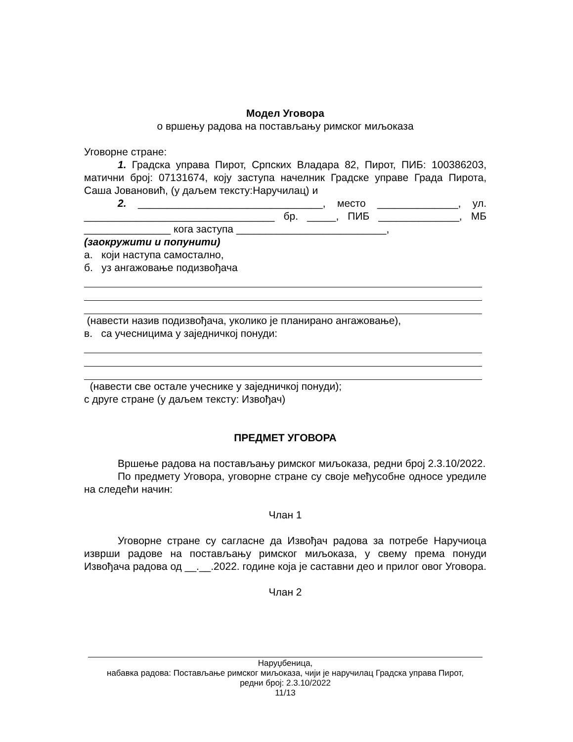Модел Уговора
о вршењу радова на постављању римског миљоказа
Уговорне стране:
1. Градска управа Пирот, Српских Владара 82, Пирот, ПИБ: 100386203, матични број: 07131674, коју заступа начелник Градске управе Града Пирота, Саша Јовановић, (у даљем тексту:Наручилац) и
2. ________________________________, место ______________, ул. _________________________________ бр. _____, ПИБ ______________, МБ _______________ кога заступа __________________________,
(заокружити и попунити)
а. који наступа самостално,
б. уз ангажовање подизвођача
(навести назив подизвођача, уколико је планирано ангажовање),
в. са учесницима у заједничкој понуди:
(навести све остале учеснике у заједничкој понуди);
с друге стране (у даљем тексту: Извођач)
ПРЕДМЕТ УГОВОРА
Вршење радова на постављању римског миљоказа, редни број 2.3.10/2022.
По предмету Уговора, уговорне стране су своје међусобне односе уредиле на следећи начин:
Члан 1
Уговорне стране су сагласне да Извођач радова за потребе Наручиоца изврши радове на постављању римског миљоказа, у свему према понуди Извођача радова од __.__.2022. године која је саставни деo и прилог овог Уговора.
Члан 2
Наруџбеница,
набавка радова: Постављање римског миљоказа, чији је наручилац Градска управа Пирот,
редни број: 2.3.10/2022
11/13